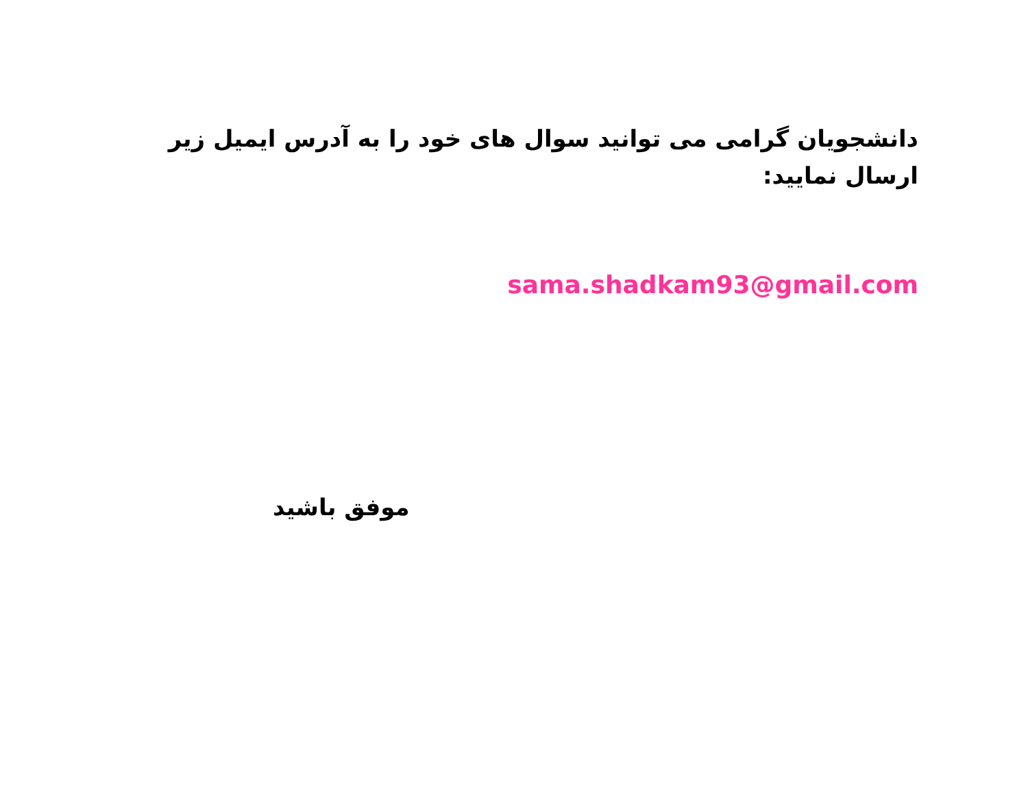دانشجویان گرامی می توانید سوال های خود را به آدرس ایمیل زیر ارسال نمایید:
sama.shadkam93@gmail.com
موفق باشید